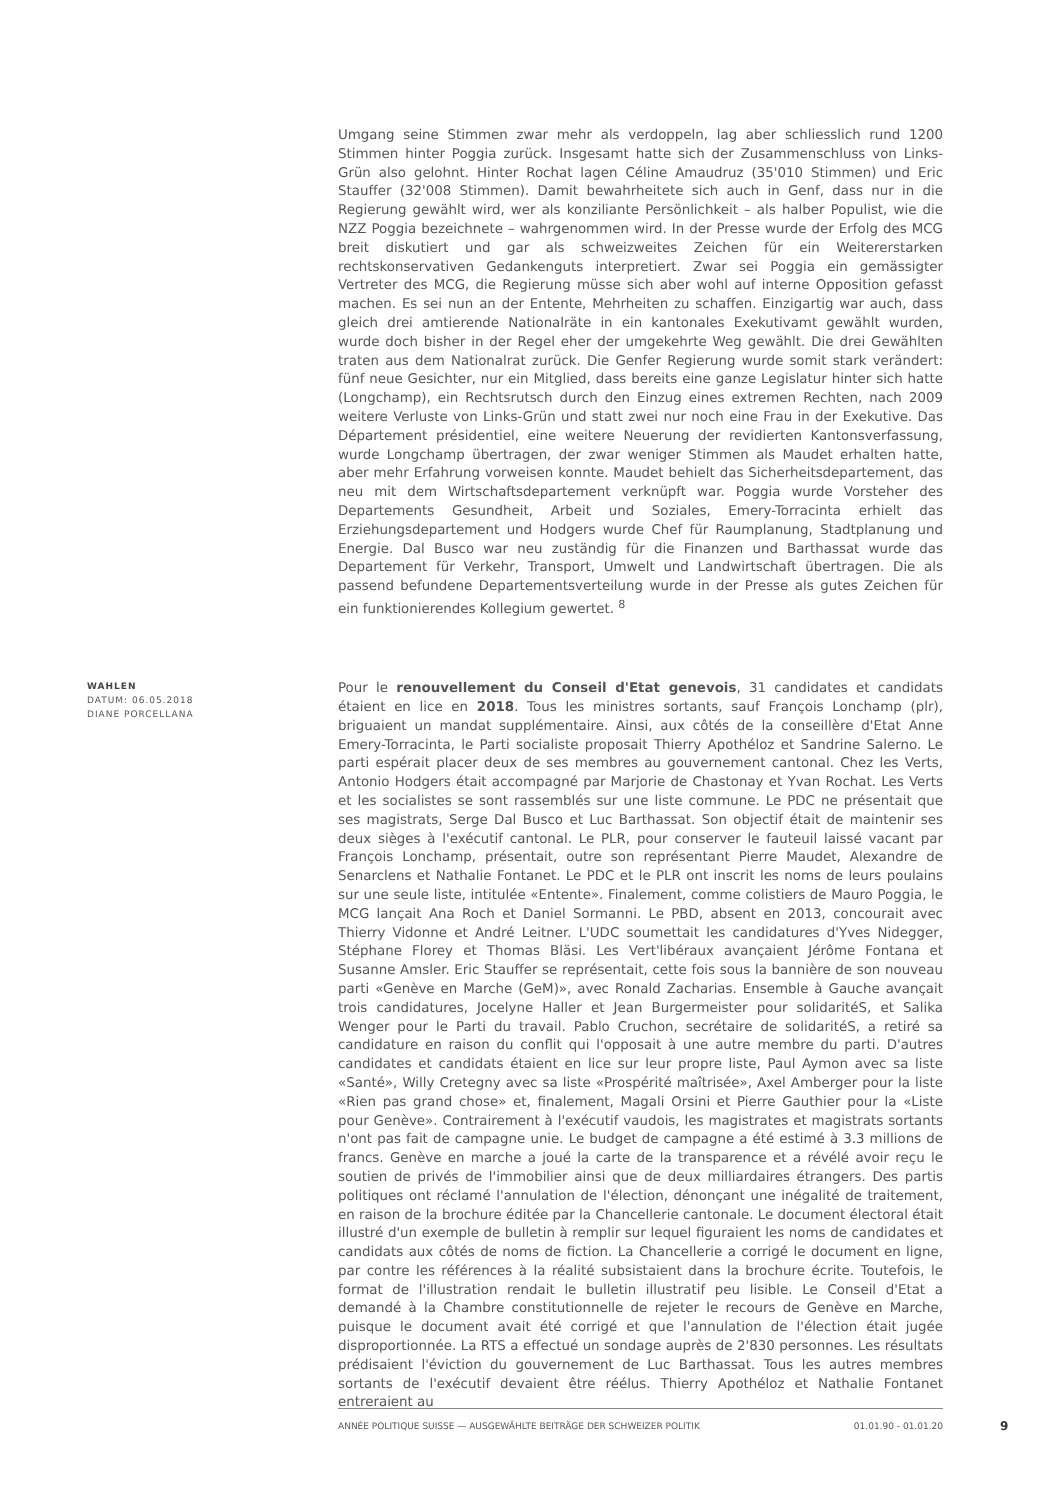Umgang seine Stimmen zwar mehr als verdoppeln, lag aber schliesslich rund 1200 Stimmen hinter Poggia zurück. Insgesamt hatte sich der Zusammenschluss von Links-Grün also gelohnt. Hinter Rochat lagen Céline Amaudruz (35'010 Stimmen) und Eric Stauffer (32'008 Stimmen). Damit bewahrheitete sich auch in Genf, dass nur in die Regierung gewählt wird, wer als konziliante Persönlichkeit – als halber Populist, wie die NZZ Poggia bezeichnete – wahrgenommen wird. In der Presse wurde der Erfolg des MCG breit diskutiert und gar als schweizweites Zeichen für ein Weitererstarken rechtskonservativen Gedankenguts interpretiert. Zwar sei Poggia ein gemässigter Vertreter des MCG, die Regierung müsse sich aber wohl auf interne Opposition gefasst machen. Es sei nun an der Entente, Mehrheiten zu schaffen. Einzigartig war auch, dass gleich drei amtierende Nationalräte in ein kantonales Exekutivamt gewählt wurden, wurde doch bisher in der Regel eher der umgekehrte Weg gewählt. Die drei Gewählten traten aus dem Nationalrat zurück. Die Genfer Regierung wurde somit stark verändert: fünf neue Gesichter, nur ein Mitglied, dass bereits eine ganze Legislatur hinter sich hatte (Longchamp), ein Rechtsrutsch durch den Einzug eines extremen Rechten, nach 2009 weitere Verluste von Links-Grün und statt zwei nur noch eine Frau in der Exekutive. Das Département présidentiel, eine weitere Neuerung der revidierten Kantonsverfassung, wurde Longchamp übertragen, der zwar weniger Stimmen als Maudet erhalten hatte, aber mehr Erfahrung vorweisen konnte. Maudet behielt das Sicherheitsdepartement, das neu mit dem Wirtschaftsdepartement verknüpft war. Poggia wurde Vorsteher des Departements Gesundheit, Arbeit und Soziales, Emery-Torracinta erhielt das Erziehungsdepartement und Hodgers wurde Chef für Raumplanung, Stadtplanung und Energie. Dal Busco war neu zuständig für die Finanzen und Barthassat wurde das Departement für Verkehr, Transport, Umwelt und Landwirtschaft übertragen. Die als passend befundene Departementsverteilung wurde in der Presse als gutes Zeichen für ein funktionierendes Kollegium gewertet. <sup>8</sup>
WAHLEN
DATUM: 06.05.2018
DIANE PORCELLANA
Pour le renouvellement du Conseil d'Etat genevois, 31 candidates et candidats étaient en lice en 2018. Tous les ministres sortants, sauf François Lonchamp (plr), briguaient un mandat supplémentaire. Ainsi, aux côtés de la conseillère d'Etat Anne Emery-Torracinta, le Parti socialiste proposait Thierry Apothéloz et Sandrine Salerno. Le parti espérait placer deux de ses membres au gouvernement cantonal. Chez les Verts, Antonio Hodgers était accompagné par Marjorie de Chastonay et Yvan Rochat. Les Verts et les socialistes se sont rassemblés sur une liste commune. Le PDC ne présentait que ses magistrats, Serge Dal Busco et Luc Barthassat. Son objectif était de maintenir ses deux sièges à l'exécutif cantonal. Le PLR, pour conserver le fauteuil laissé vacant par François Lonchamp, présentait, outre son représentant Pierre Maudet, Alexandre de Senarclens et Nathalie Fontanet. Le PDC et le PLR ont inscrit les noms de leurs poulains sur une seule liste, intitulée «Entente». Finalement, comme colistiers de Mauro Poggia, le MCG lançait Ana Roch et Daniel Sormanni. Le PBD, absent en 2013, concourait avec Thierry Vidonne et André Leitner. L'UDC soumettait les candidatures d'Yves Nidegger, Stéphane Florey et Thomas Bläsi. Les Vert'libéraux avançaient Jérôme Fontana et Susanne Amsler. Eric Stauffer se représentait, cette fois sous la bannière de son nouveau parti «Genève en Marche (GeM)», avec Ronald Zacharias. Ensemble à Gauche avançait trois candidatures, Jocelyne Haller et Jean Burgermeister pour solidaritéS, et Salika Wenger pour le Parti du travail. Pablo Cruchon, secrétaire de solidaritéS, a retiré sa candidature en raison du conflit qui l'opposait à une autre membre du parti. D'autres candidates et candidats étaient en lice sur leur propre liste, Paul Aymon avec sa liste «Santé», Willy Cretegny avec sa liste «Prospérité maîtrisée», Axel Amberger pour la liste «Rien pas grand chose» et, finalement, Magali Orsini et Pierre Gauthier pour la «Liste pour Genève». Contrairement à l'exécutif vaudois, les magistrates et magistrats sortants n'ont pas fait de campagne unie. Le budget de campagne a été estimé à 3.3 millions de francs. Genève en marche a joué la carte de la transparence et a révélé avoir reçu le soutien de privés de l'immobilier ainsi que de deux milliardaires étrangers. Des partis politiques ont réclamé l'annulation de l'élection, dénonçant une inégalité de traitement, en raison de la brochure éditée par la Chancellerie cantonale. Le document électoral était illustré d'un exemple de bulletin à remplir sur lequel figuraient les noms de candidates et candidats aux côtés de noms de fiction. La Chancellerie a corrigé le document en ligne, par contre les références à la réalité subsistaient dans la brochure écrite. Toutefois, le format de l'illustration rendait le bulletin illustratif peu lisible. Le Conseil d'Etat a demandé à la Chambre constitutionnelle de rejeter le recours de Genève en Marche, puisque le document avait été corrigé et que l'annulation de l'élection était jugée disproportionnée. La RTS a effectué un sondage auprès de 2'830 personnes. Les résultats prédisaient l'éviction du gouvernement de Luc Barthassat. Tous les autres membres sortants de l'exécutif devaient être réélus. Thierry Apothéloz et Nathalie Fontanet entreraient au
ANNÉE POLITIQUE SUISSE — AUSGEWÄHLTE BEITRÄGE DER SCHWEIZER POLITIK 01.01.90 - 01.01.20
9